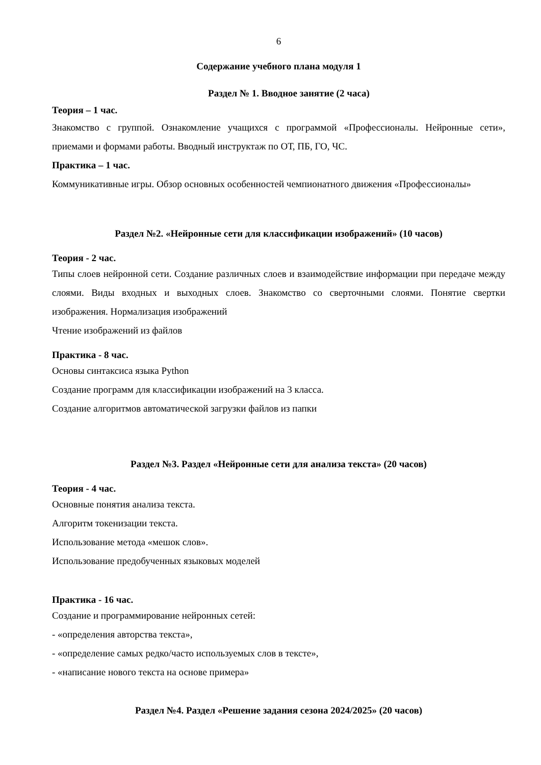6
Содержание учебного плана модуля 1
Раздел № 1. Вводное занятие (2 часа)
Теория – 1 час.
Знакомство с группой. Ознакомление учащихся с программой «Профессионалы. Нейронные сети», приемами и формами работы. Вводный инструктаж по ОТ, ПБ, ГО, ЧС.
Практика – 1 час.
Коммуникативные игры. Обзор основных особенностей чемпионатного движения «Профессионалы»
Раздел №2. «Нейронные сети для классификации изображений» (10 часов)
Теория - 2 час.
Типы слоев нейронной сети. Создание различных слоев и взаимодействие информации при передаче между слоями. Виды входных и выходных слоев. Знакомство со сверточными слоями. Понятие свертки изображения. Нормализация изображений
Чтение изображений из файлов
Практика - 8 час.
Основы синтаксиса языка Python
Создание программ для классификации изображений на 3 класса.
Создание алгоритмов автоматической загрузки файлов из папки
Раздел №3. Раздел «Нейронные сети для анализа текста» (20 часов)
Теория - 4 час.
Основные понятия анализа текста.
Алгоритм токенизации текста.
Использование метода «мешок слов».
Использование предобученных языковых моделей
Практика - 16 час.
Создание и программирование нейронных сетей:
- «определения авторства текста»,
- «определение самых редко/часто используемых слов в тексте»,
- «написание нового текста на основе примера»
Раздел №4. Раздел «Решение задания сезона 2024/2025» (20 часов)